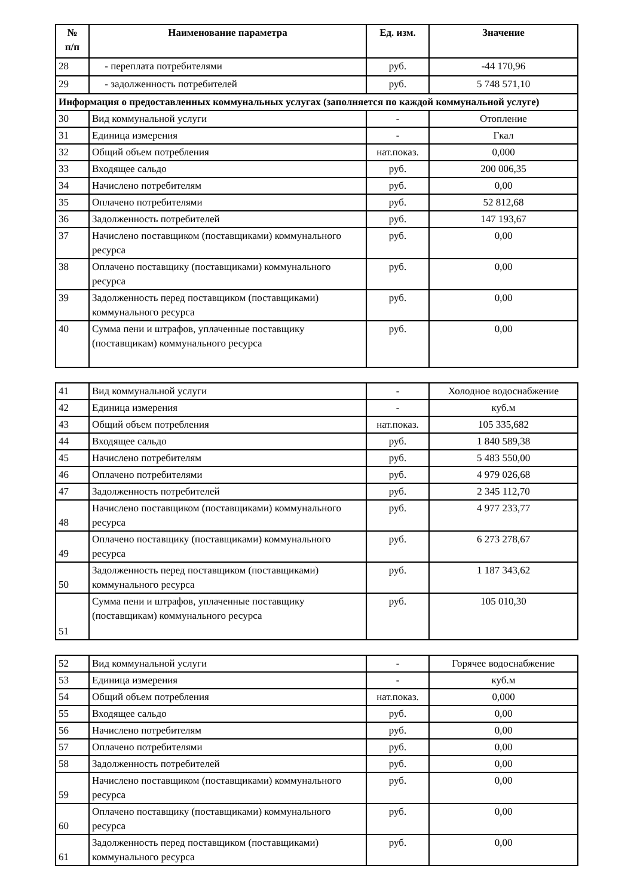| № п/п | Наименование параметра | Ед. изм. | Значение |
| --- | --- | --- | --- |
| 28 | - переплата потребителями | руб. | -44 170,96 |
| 29 | - задолженность потребителей | руб. | 5 748 571,10 |
| Информация о предоставленных коммунальных услугах (заполняется по каждой коммунальной услуге) | | | |
| 30 | Вид коммунальной услуги | - | Отопление |
| 31 | Единица измерения | - | Гкал |
| 32 | Общий объем потребления | нат.показ. | 0,000 |
| 33 | Входящее сальдо | руб. | 200 006,35 |
| 34 | Начислено потребителям | руб. | 0,00 |
| 35 | Оплачено потребителями | руб. | 52 812,68 |
| 36 | Задолженность потребителей | руб. | 147 193,67 |
| 37 | Начислено поставщиком (поставщиками) коммунального ресурса | руб. | 0,00 |
| 38 | Оплачено поставщику (поставщиками) коммунального ресурса | руб. | 0,00 |
| 39 | Задолженность перед поставщиком (поставщиками) коммунального ресурса | руб. | 0,00 |
| 40 | Сумма пени и штрафов, уплаченные поставщику (поставщикам) коммунального ресурса | руб. | 0,00 |
| 41 | Вид коммунальной услуги | - | Холодное водоснабжение |
| 42 | Единица измерения | - | куб.м |
| 43 | Общий объем потребления | нат.показ. | 105 335,682 |
| 44 | Входящее сальдо | руб. | 1 840 589,38 |
| 45 | Начислено потребителям | руб. | 5 483 550,00 |
| 46 | Оплачено потребителями | руб. | 4 979 026,68 |
| 47 | Задолженность потребителей | руб. | 2 345 112,70 |
| 48 | Начислено поставщиком (поставщиками) коммунального ресурса | руб. | 4 977 233,77 |
| 49 | Оплачено поставщику (поставщиками) коммунального ресурса | руб. | 6 273 278,67 |
| 50 | Задолженность перед поставщиком (поставщиками) коммунального ресурса | руб. | 1 187 343,62 |
| 51 | Сумма пени и штрафов, уплаченные поставщику (поставщикам) коммунального ресурса | руб. | 105 010,30 |
| 52 | Вид коммунальной услуги | - | Горячее водоснабжение |
| 53 | Единица измерения | - | куб.м |
| 54 | Общий объем потребления | нат.показ. | 0,000 |
| 55 | Входящее сальдо | руб. | 0,00 |
| 56 | Начислено потребителям | руб. | 0,00 |
| 57 | Оплачено потребителями | руб. | 0,00 |
| 58 | Задолженность потребителей | руб. | 0,00 |
| 59 | Начислено поставщиком (поставщиками) коммунального ресурса | руб. | 0,00 |
| 60 | Оплачено поставщику (поставщиками) коммунального ресурса | руб. | 0,00 |
| 61 | Задолженность перед поставщиком (поставщиками) коммунального ресурса | руб. | 0,00 |